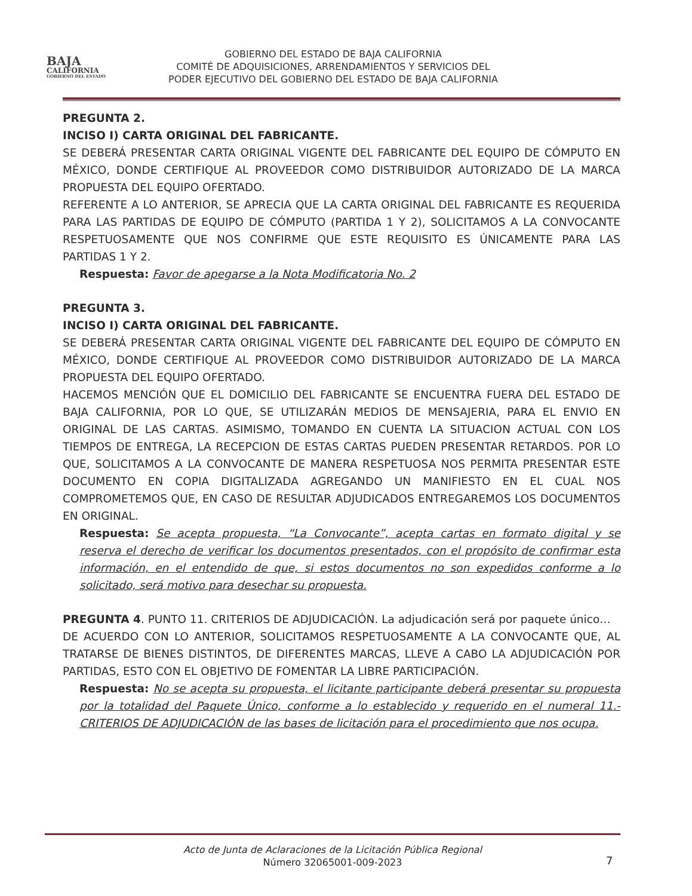BAJA
CALIFORNIA
GOBIERNO DEL ESTADO
GOBIERNO DEL ESTADO DE BAJA CALIFORNIA
COMITÉ DE ADQUISICIONES, ARRENDAMIENTOS Y SERVICIOS DEL
PODER EJECUTIVO DEL GOBIERNO DEL ESTADO DE BAJA CALIFORNIA
PREGUNTA 2.
INCISO I) CARTA ORIGINAL DEL FABRICANTE.
SE DEBERÁ PRESENTAR CARTA ORIGINAL VIGENTE DEL FABRICANTE DEL EQUIPO DE CÓMPUTO EN MÉXICO, DONDE CERTIFIQUE AL PROVEEDOR COMO DISTRIBUIDOR AUTORIZADO DE LA MARCA PROPUESTA DEL EQUIPO OFERTADO.
REFERENTE A LO ANTERIOR, SE APRECIA QUE LA CARTA ORIGINAL DEL FABRICANTE ES REQUERIDA PARA LAS PARTIDAS DE EQUIPO DE CÓMPUTO (PARTIDA 1 Y 2), SOLICITAMOS A LA CONVOCANTE RESPETUOSAMENTE QUE NOS CONFIRME QUE ESTE REQUISITO ES ÚNICAMENTE PARA LAS PARTIDAS 1 Y 2.
Respuesta: Favor de apegarse a la Nota Modificatoria No. 2
PREGUNTA 3.
INCISO I) CARTA ORIGINAL DEL FABRICANTE.
SE DEBERÁ PRESENTAR CARTA ORIGINAL VIGENTE DEL FABRICANTE DEL EQUIPO DE CÓMPUTO EN MÉXICO, DONDE CERTIFIQUE AL PROVEEDOR COMO DISTRIBUIDOR AUTORIZADO DE LA MARCA PROPUESTA DEL EQUIPO OFERTADO.
HACEMOS MENCIÓN QUE EL DOMICILIO DEL FABRICANTE SE ENCUENTRA FUERA DEL ESTADO DE BAJA CALIFORNIA, POR LO QUE, SE UTILIZARÁN MEDIOS DE MENSAJERIA, PARA EL ENVIO EN ORIGINAL DE LAS CARTAS. ASIMISMO, TOMANDO EN CUENTA LA SITUACION ACTUAL CON LOS TIEMPOS DE ENTREGA, LA RECEPCION DE ESTAS CARTAS PUEDEN PRESENTAR RETARDOS. POR LO QUE, SOLICITAMOS A LA CONVOCANTE DE MANERA RESPETUOSA NOS PERMITA PRESENTAR ESTE DOCUMENTO EN COPIA DIGITALIZADA AGREGANDO UN MANIFIESTO EN EL CUAL NOS COMPROMETEMOS QUE, EN CASO DE RESULTAR ADJUDICADOS ENTREGAREMOS LOS DOCUMENTOS EN ORIGINAL.
Respuesta: Se acepta propuesta, “La Convocante”, acepta cartas en formato digital y se reserva el derecho de verificar los documentos presentados, con el propósito de confirmar esta información, en el entendido de que, si estos documentos no son expedidos conforme a lo solicitado, será motivo para desechar su propuesta.
PREGUNTA 4. PUNTO 11. CRITERIOS DE ADJUDICACIÓN. La adjudicación será por paquete único…
DE ACUERDO CON LO ANTERIOR, SOLICITAMOS RESPETUOSAMENTE A LA CONVOCANTE QUE, AL TRATARSE DE BIENES DISTINTOS, DE DIFERENTES MARCAS, LLEVE A CABO LA ADJUDICACIÓN POR PARTIDAS, ESTO CON EL OBJETIVO DE FOMENTAR LA LIBRE PARTICIPACIÓN.
Respuesta: No se acepta su propuesta, el licitante participante deberá presentar su propuesta por la totalidad del Paquete Único, conforme a lo establecido y requerido en el numeral 11.- CRITERIOS DE ADJUDICACIÓN de las bases de licitación para el procedimiento que nos ocupa.
Acto de Junta de Aclaraciones de la Licitación Pública Regional
Número 32065001-009-2023
7